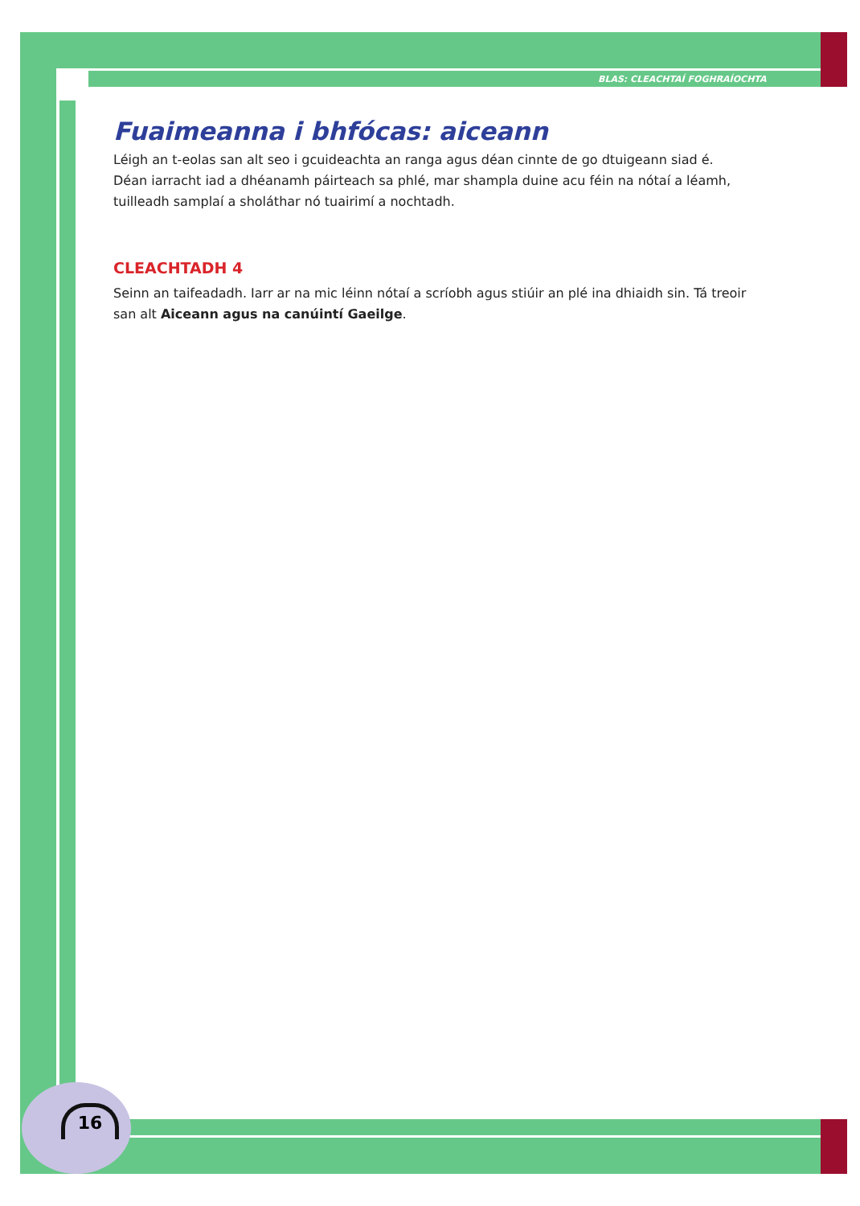BLAS: CLEACHTAÍ FOGHRAÍOCHTA
Fuaimeanna i bhfócas: aiceann
Léigh an t-eolas san alt seo i gcuideachta an ranga agus déan cinnte de go dtuigeann siad é. Déan iarracht iad a dhéanamh páirteach sa phlé, mar shampla duine acu féin na nótaí a léamh, tuilleadh samplaí a sholáthar nó tuairimí a nochtadh.
CLEACHTADH 4
Seinn an taifeadadh. Iarr ar na mic léinn nótaí a scríobh agus stiúir an plé ina dhiaidh sin. Tá treoir san alt Aiceann agus na canúintí Gaeilge.
16